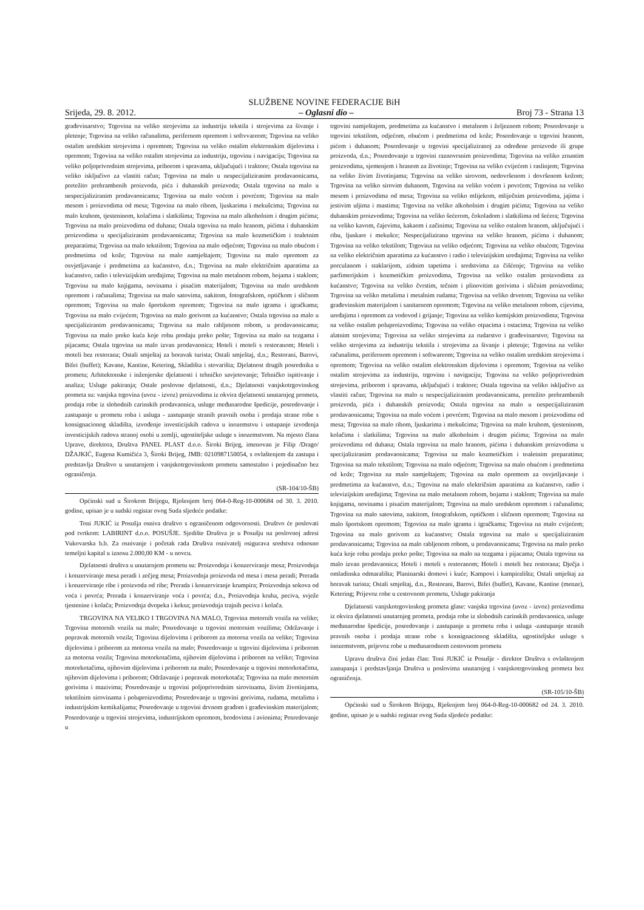SLUŽBENE NOVINE FEDERACIJE BiH
Srijeda, 29. 8. 2012. – Oglasni dio – Broj 73 - Strana 13
građevinarstvo; Trgovina na veliko strojevima za industriju tekstila i strojevima za šivanje i pletenje; Trgovina na veliko računalima, perifernom opremom i softvvareom; Trgovina na veliko ostalim uredskim strojevima i opremom; Trgovina na veliko ostalim elektronskim dijelovima i opremom; Trgovina na veliko ostalim strojevima za industriju, trgovinu i navigaciju; Trgovina na veliko poljoprivrednim strojevima, priborom i spravama, uključujući i traktore; Ostala trgovina na veliko isključivo za vlastiti račun; Trgovina na malo u nespecijaliziranim prodavaonicama, pretežito prehrambenih proizvoda, pića i duhanskih proizvoda; Ostala trgovina na malo u nespecijaliziranim prodavaonicama; Trgovina na malo voćem i povrćem; Trgovina na malo mesom i proizvodima od mesa; Trgovina na malo ribom, ljuskarima i mekušcima; Trgovina na malo kruhom, tjesteninom, kolačima i slatkišima; Trgovina na malo alkoholnim i drugim pićima; Trgovina na malo proizvodima od duhana; Ostala trgovina na malo hranom, pićima i duhanskim proizvodima u specijaliziranim prodavaonicama; Trgovina na malo kozmetičkim i toaletnim preparatima; Trgovina na malo tekstilom; Trgovina na malo odjećom; Trgovina na malo obućom i predmetima od kože; Trgovina na malo namještajem; Trgovina na malo opremom za osvjetljavanje i predmetima za kućanstvo, d.n.; Trgovina na malo električnim aparatima za kućanstvo, radio i televizijskim uređajima; Trgovina na malo metalnom robom, bojama i staklom; Trgovina na malo knjigama, novinama i pisaćim materijalom; Trgovina na malo uredskom opremom i računalima; Trgovina na malo satovima, nakitom, fotografskom, optičkom i sličnom opremom; Trgovina na malo športskom opremom; Trgovina na malo igrama i igračkama; Trgovina na malo cvijećem; Trgovina na malo gorivom za kućanstvo; Ostala trgovina na malo u specijaliziranim prodavaonicama; Trgovina na malo rabljenom robom, u prodavaonicama; Trgovina na malo preko kuća koje robu prodaju preko pošte; Trgovina na malo na tezgama i pijacama; Ostala trgovina na malo izvan prodavaonica; Hoteli i moteli s restoranom; Hoteli i moteli bez restorana; Ostali smještaj za boravak turista; Ostali smještaj, d.n.; Restorani, Barovi, Bifei (buffet); Kavane, Kantine, Ketering, Skladišta i stovarišta; Djelatnost drugih posrednika u prometu; Arhitektonske i inženjerske djelatnosti i tehničko savjetovanje; Tehničko ispitivanje i analiza; Usluge pakiranja; Ostale poslovne djelatnosti, d.n.; Djelatnosti vanjskotrgovinskog prometa su: vanjska trgovina (uvoz - izvoz) proizvodima iz okvira djelatnosti unutarnjeg prometa, prodaja robe iz slobodnih carinskih prodavaonica, usluge međunarodne špedicije, posredovanje i zastupanje u prometu roba i usluga - zastupanje stranih pravnih osoba i prodaja strane robe s konsignacionog skladišta, izvođenje investicijskih radova u inozemstvu i ustupanje izvođenja investicijskih radova stranoj osobi u zemlji, ugostiteljske usluge s inozemstvom. Na mjesto člana Uprave, direktora, Društva PANEL PLAST d.o.o. Široki Brijeg, imenovan je Filip /Drago/ DŽAJKIĆ, Eugena Kumičića 3, Široki Brijeg, JMB: 0210987150054, s ovlaštenjem da zastupa i predstavlja Društvo u unutarnjem i vanjskotrgovinskom prometu samostalno i pojedinačno bez ograničenja.
(SR-104/10-ŠB)
Općinski sud u Širokom Brijegu, Rješenjem broj 064-0-Reg-10-000684 od 30. 3. 2010. godine, upisao je u sudski registar ovog Suda sljedeće podatke:
Toni JUKIĆ iz Posušja osniva društvo s ograničenom odgovornosti. Društvo će poslovati pod tvrtkom: LABIRINT d.o.o. POSUŠJE. Sjedište Društva je u Posušju na poslovnoj adresi Vukovarska b.b. Za osnivanje i početak rada Društva osnivatelj osigurava sredstva odnosno temeljni kapital u iznosu 2.000,00 KM - u novcu.
Djelatnosti društva u unutarnjem prometu su: Proizvodnja i konzerviranje mesa; Proizvodnja i konzerviranje mesa peradi i zečjeg mesa; Proizvodnja proizvoda od mesa i mesa peradi; Prerada i konzerviranje ribe i proizvoda od ribe; Prerada i konzerviranje krumpira; Proizvodnja sokova od voća i povrća; Prerada i konzerviranje voća i povrća; d.n., Proizvodnja kruha, peciva, svježe tjestenine i kolača; Proizvodnja dvopeka i keksa; proizvodnja trajnih peciva i kolača.
TRGOVINA NA VELIKO I TRGOVINA NA MALO, Trgovina motornih vozila na veliko; Trgovina motornih vozila na malo; Posredovanje u trgovini motornim vozilima; Održavanje i popravak motornih vozila; Trgovina dijelovima i priborom za motorna vozila na veliko; Trgovina dijelovima i priborom za motorna vozila na malo; Posredovanje u trgovini dijelovima i priborom za motorna vozila; Trgovina motorkotačima, njihovim dijelovima i priborom na veliko; Trgovina motorkotačima, njihovim dijelovima i priborom na malo; Posredovanje u trgovini motorkotačima, njihovim dijelovima i priborom; Održavanje i popravak motorkotača; Trgovina na malo motornim gorivima i mazivima; Posredovanje u trgovini poljoprivrednim sirovinama, živim životinjama, tekstilnim sirovinama i poluproizvodima; Posredovanje u trgovini gorivima, rudama, metalima i industrijskim kemikalijama; Posredovanje u trgovini drvnom građom i građevinskim materijalom; Posredovanje u trgovini strojevima, industrijskom opremom, brodovima i avionima; Posredovanje u
trgovini namještajem, predmetima za kućanstvo i metalnom i željeznom robom; Posredovanje u trgovini tekstilom, odjećom, obućom i predmetima od kože; Posredovanje u trgovini hranom, pićem i duhanom; Posredovanje u trgovini specijaliziranoj za određene proizvode ili grupe proizvoda, d.n.; Posredovanje u trgovini raznovrsnim proizvodima; Trgovina na veliko zrnastim proizvodima, sjemenjem i hranom za životinje; Trgovina na veliko cvijećem i raslinjem; Trgovina na veliko živim životinjama; Trgovina na veliko sirovom, nedovršenom i dovršenom kožom; Trgovina na veliko sirovim duhanom, Trgovina na veliko voćem i povrćem; Trgovina na veliko mesom i proizvodima od mesa; Trgovina na veliko mlijekom, mliječnim proizvodima, jajima i jestivim uljima i mastima; Trgovina na veliko alkoholnim i drugim pićima; Trgovina na veliko duhanskim proizvodima; Trgovina na veliko šećerom, čokoladom i slatkišima od šećera; Trgovina na veliko kavom, čajevima, kakaom i začinima; Trgovina na veliko ostalom hranom, uključujući i ribu, ljuskare i mekušce; Nespecijalizirana trgovina na veliko hranom, pićima i duhanom; Trgovina na veliko tekstilom; Trgovina na veliko odjećom; Trgovina na veliko obućom; Trgovina na veliko električnim aparatima za kućanstvo i radio i televizijskim uređajima; Trgovina na veliko porculanom i staklarijom, zidnim tapetima i sredstvima za čišćenje; Trgovina na veliko parfimerijskim i kozmetičkim proizvodima, Trgovina na veliko ostalim proizvodima za kućanstvo; Trgovina na veliko čvrstim, tečnim i plinovitim gorivima i sličnim proizvodima; Trgovina na veliko metalima i metalnim rudama; Trgovina na veliko drvetom; Trgovina na veliko građevinskim materijalom i sanitarnom opremom; Trgovina na veliko metalnom robom, cijevima, uređajima i opremom za vodovod i grijanje; Trgovina na veliko kemijskim proizvodima; Trgovina na veliko ostalim poluproizvodima; Trgovina na veliko otpacima i ostacima; Trgovina na veliko alatnim strojevima; Trgovina na veliko strojevima za rudarstvo i građevinarstvo; Trgovina na veliko strojevima za industriju tekstila i strojevima za šivanje i pletenje; Trgovina na veliko računalima, perifernom opremom i softwareom; Trgovina na veliko ostalim uredskim strojevima i opremom; Trgovina na veliko ostalim elektronskim dijelovima i opremom; Trgovina na veliko ostalim strojevima za industriju, trgovinu i navigaciju; Trgovina na veliko poljoprivrednim strojevima, priborom i spravama, uključujući i traktore; Ostala trgovina na veliko isključivo za vlastiti račun; Trgovina na malo u nespecijaliziranim prodavaonicama, pretežito prehrambenih proizvoda, pića i duhanskih proizvoda; Ostala trgovina na malo u nespecijaliziranim prodavaonicama; Trgovina na malo voćem i povrćem; Trgovina na malo mesom i proizvodima od mesa; Trgovina na malo ribom, ljuskarima i mekušcima; Trgovina na malo kruhom, tjesteninom, kolačima i slatkišima; Trgovina na malo alkoholnim i drugim pićima; Trgovina na malo proizvodima od duhana; Ostala trgovina na malo hranom, pićima i duhanskim proizvodima u specijaliziranim prodavaonicama; Trgovina na malo kozmetičkim i toaletnim preparatima; Trgovina na malo tekstilom; Trgovina na malo odjećom; Trgovina na malo obućom i predmetima od kože; Trgovina na malo namještajem; Trgovina na malo opremom za osvjetljavanje i predmetima za kućanstvo, d.n.; Trgovina na malo električnim aparatima za kućanstvo, radio i televizijskim uređajima; Trgovina na malo metalnom robom, bojama i staklom; Trgovina na malo knjigama, novinama i pisaćim materijalom; Trgovina na malo uredskom opremom i računalima; Trgovina na malo satovima, nakitom, fotografskom, optičkom i sličnom opremom; Trgovina na malo športskom opremom; Trgovina na malo igrama i igračkama; Trgovina na malo cvijećem; Trgovina na malo gorivom za kućanstvo; Ostala trgovina na malo u specijaliziranim prodavaonicama; Trgovina na malo rabljenom robom, u prodavaonicama; Trgovina na malo preko kuća koje robu prodaju preko pošte; Trgovina na malo na tezgama i pijacama; Ostala trgovina na malo izvan prodavaonica; Hoteli i moteli s restoranom; Hoteli i moteli bez restorana; Dječja i omladinska odmarališta; Planinarski domovi i kuće; Kampovi i kampirališta; Ostali smještaj za boravak turista; Ostali smještaj, d.n., Restorani, Barovi, Bifei (buffet), Kavane, Kantine (menze), Ketering; Prijevoz robe u cestovnom prometu, Usluge pakiranja
Djelatnosti vanjskotrgovinskog prometa glase: vanjska trgovina (uvoz - izvoz) proizvodima iz okvira djelatnosti unutarnjeg prometa, prodaja robe iz slobodnih carinskih prodavaonica, usluge međunarodne špedicije, posredovanje i zastupanje u prometu roba i usluga -zastupanje stranih pravnih osoba i prodaja strane robe s konsignacionog skladišta, ugostiteljske usluge s inozemstvom, prijevoz robe u međunarodnom cestovnom prometu
Upravu društva čini jedan član: Toni JUKIĆ iz Posušje - direktor Društva s ovlaštenjem zastupanja i predstavljanja Društva u poslovima unutarnjeg i vanjskotrgovinskog prometa bez ograničenja.
(SR-105/10-ŠB)
Općinski sud u Širokom Brijegu, Rješenjem broj 064-0-Reg-10-000682 od 24. 3. 2010. godine, upisao je u sudski registar ovog Suda sljedeće podatke: